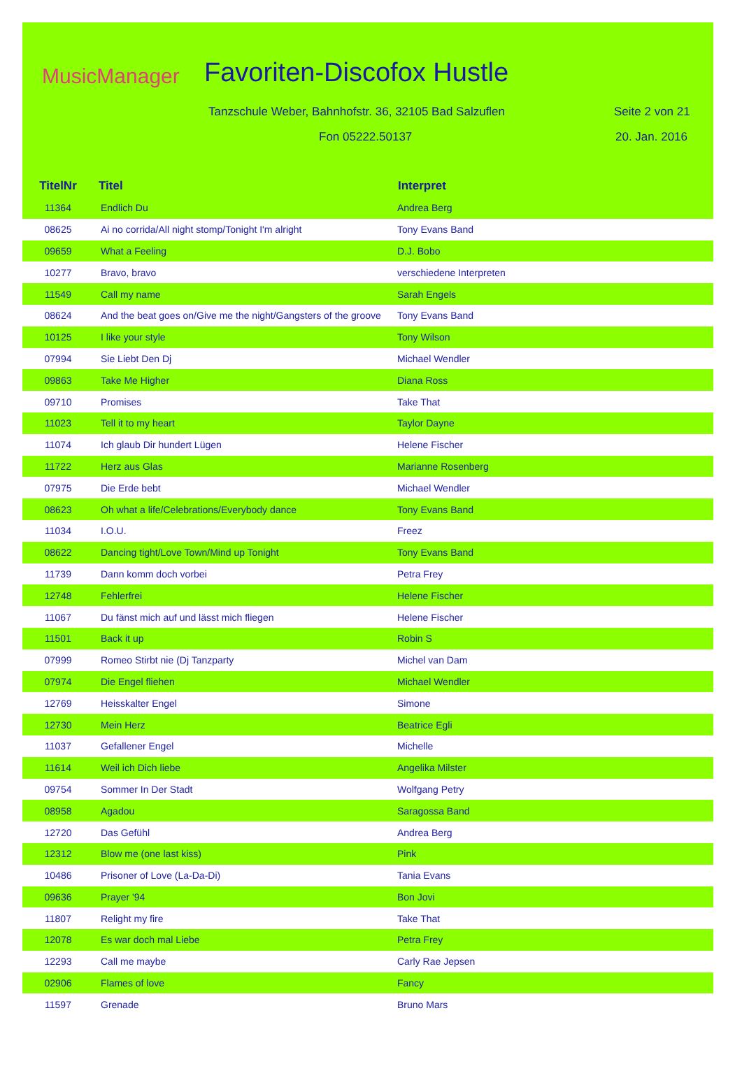MusicManager Favoriten-Discofox Hustle
Tanzschule Weber, Bahnhofstr. 36, 32105 Bad Salzuflen
Seite 2 von 21
Fon 05222.50137 20. Jan. 2016
| TitelNr | Titel | Interpret |
| --- | --- | --- |
| 11364 | Endlich Du | Andrea Berg |
| 08625 | Ai no corrida/All night stomp/Tonight I'm alright | Tony Evans Band |
| 09659 | What a Feeling | D.J. Bobo |
| 10277 | Bravo, bravo | verschiedene Interpreten |
| 11549 | Call my name | Sarah Engels |
| 08624 | And the beat goes on/Give me the night/Gangsters of the groove | Tony Evans Band |
| 10125 | I like your style | Tony Wilson |
| 07994 | Sie Liebt Den Dj | Michael Wendler |
| 09863 | Take Me Higher | Diana Ross |
| 09710 | Promises | Take That |
| 11023 | Tell it to my heart | Taylor Dayne |
| 11074 | Ich glaub Dir hundert Lügen | Helene Fischer |
| 11722 | Herz aus Glas | Marianne Rosenberg |
| 07975 | Die Erde bebt | Michael Wendler |
| 08623 | Oh what a life/Celebrations/Everybody dance | Tony Evans Band |
| 11034 | I.O.U. | Freez |
| 08622 | Dancing tight/Love Town/Mind up Tonight | Tony Evans Band |
| 11739 | Dann komm doch vorbei | Petra Frey |
| 12748 | Fehlerfrei | Helene Fischer |
| 11067 | Du fänst mich auf und lässt mich fliegen | Helene Fischer |
| 11501 | Back it up | Robin S |
| 07999 | Romeo Stirbt nie (Dj Tanzparty | Michel van Dam |
| 07974 | Die Engel fliehen | Michael Wendler |
| 12769 | Heisskalter Engel | Simone |
| 12730 | Mein Herz | Beatrice Egli |
| 11037 | Gefallener Engel | Michelle |
| 11614 | Weil ich Dich liebe | Angelika Milster |
| 09754 | Sommer In Der Stadt | Wolfgang Petry |
| 08958 | Agadou | Saragossa Band |
| 12720 | Das Gefühl | Andrea Berg |
| 12312 | Blow me (one last kiss) | Pink |
| 10486 | Prisoner of Love (La-Da-Di) | Tania Evans |
| 09636 | Prayer '94 | Bon Jovi |
| 11807 | Relight my fire | Take That |
| 12078 | Es war doch mal Liebe | Petra Frey |
| 12293 | Call me maybe | Carly Rae Jepsen |
| 02906 | Flames of love | Fancy |
| 11597 | Grenade | Bruno Mars |